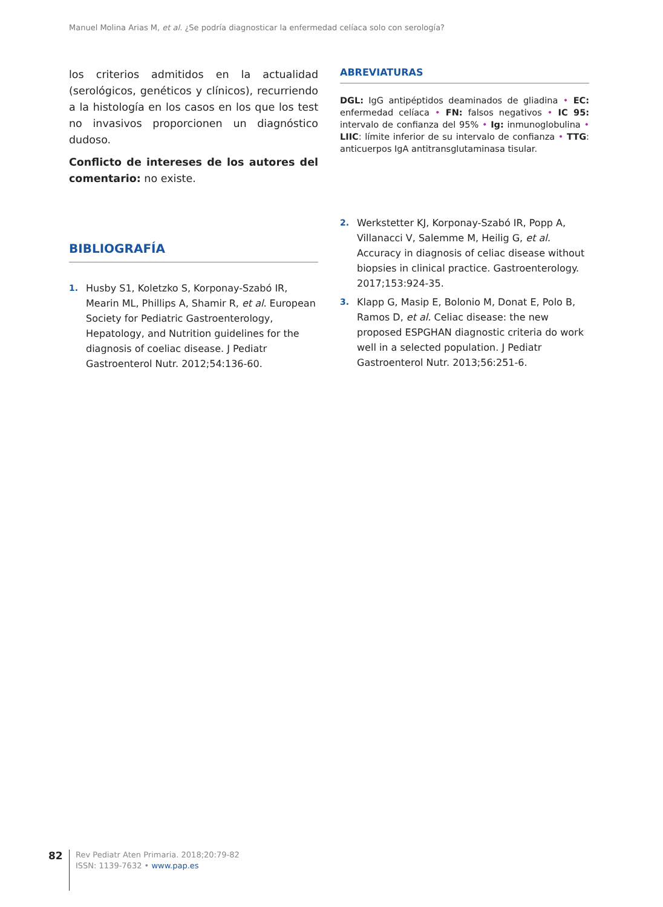Manuel Molina Arias M, et al. ¿Se podría diagnosticar la enfermedad celíaca solo con serología?
los criterios admitidos en la actualidad (serológicos, genéticos y clínicos), recurriendo a la histología en los casos en los que los test no invasivos proporcionen un diagnóstico dudoso.
Conflicto de intereses de los autores del comentario: no existe.
BIBLIOGRAFÍA
1. Husby S1, Koletzko S, Korponay-Szabó IR, Mearin ML, Phillips A, Shamir R, et al. European Society for Pediatric Gastroenterology, Hepatology, and Nutrition guidelines for the diagnosis of coeliac disease. J Pediatr Gastroenterol Nutr. 2012;54:136-60.
ABREVIATURAS
DGL: IgG antipéptidos deaminados de gliadina • EC: enfermedad celíaca • FN: falsos negativos • IC 95: intervalo de confianza del 95% • Ig: inmunoglobulina • LIIC: límite inferior de su intervalo de confianza • TTG: anticuerpos IgA antitransglutaminasa tisular.
2. Werkstetter KJ, Korponay-Szabó IR, Popp A, Villanacci V, Salemme M, Heilig G, et al. Accuracy in diagnosis of celiac disease without biopsies in clinical practice. Gastroenterology. 2017;153:924-35.
3. Klapp G, Masip E, Bolonio M, Donat E, Polo B, Ramos D, et al. Celiac disease: the new proposed ESPGHAN diagnostic criteria do work well in a selected population. J Pediatr Gastroenterol Nutr. 2013;56:251-6.
82
Rev Pediatr Aten Primaria. 2018;20:79-82
ISSN: 1139-7632 • www.pap.es